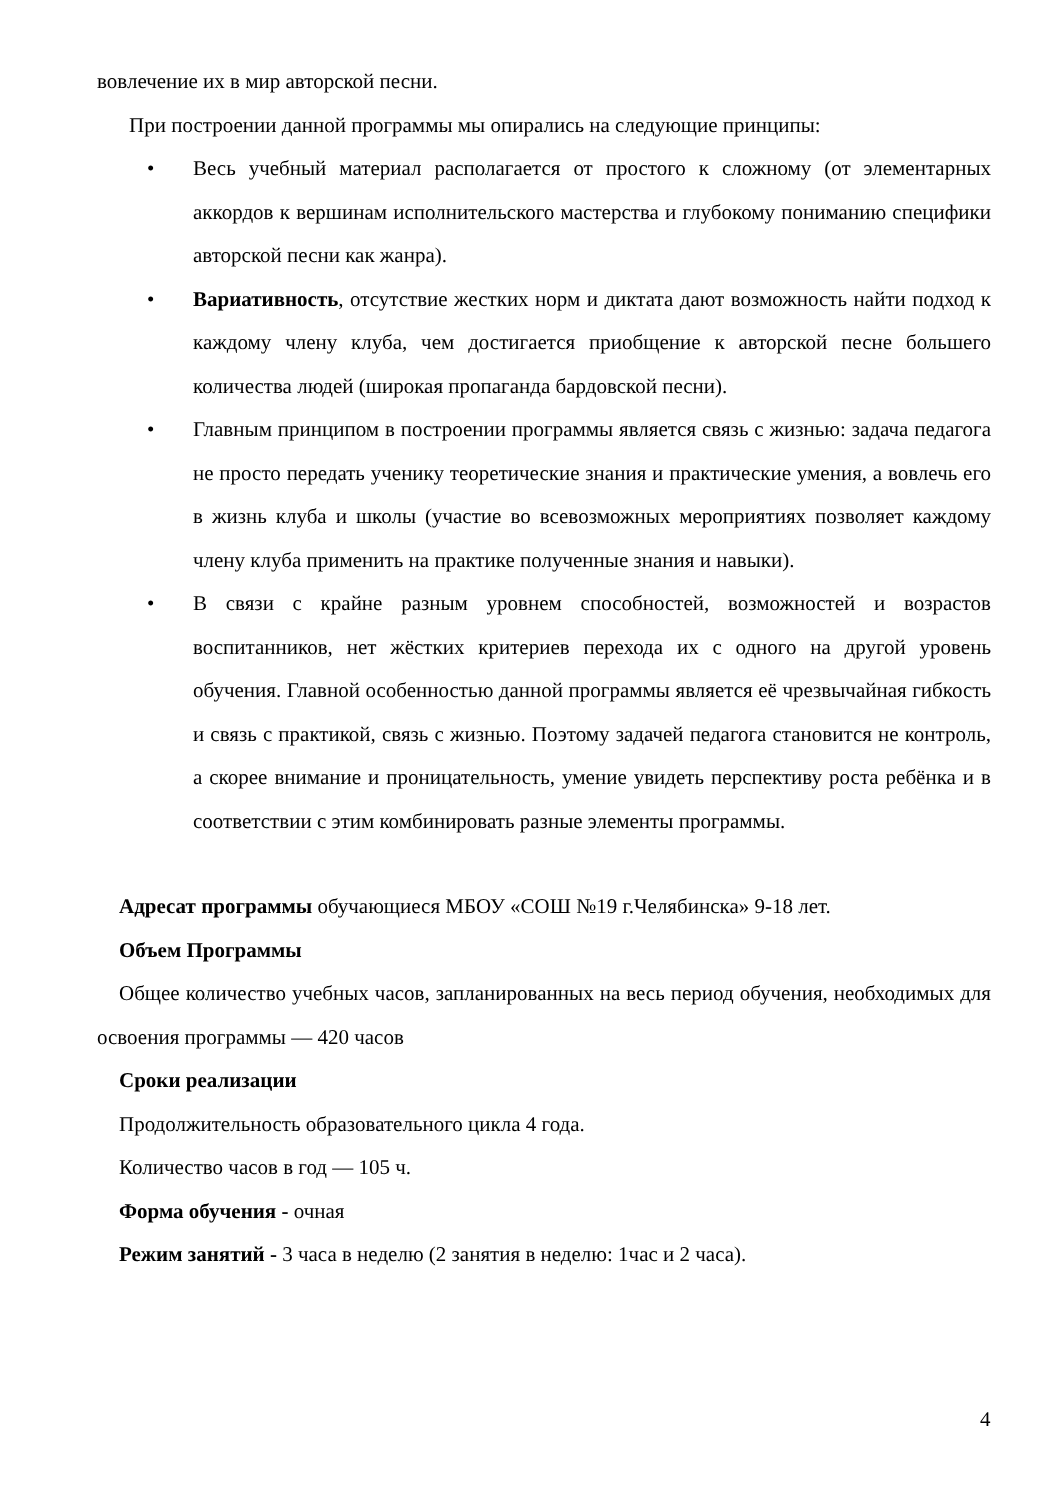вовлечение их в мир авторской песни.
При построении данной программы мы опирались на следующие принципы:
• Весь учебный материал располагается от простого к сложному (от элементарных аккордов к вершинам исполнительского мастерства и глубокому пониманию специфики авторской песни как жанра).
• Вариативность, отсутствие жестких норм и диктата дают возможность найти подход к каждому члену клуба, чем достигается приобщение к авторской песне большего количества людей (широкая пропаганда бардовской песни).
• Главным принципом в построении программы является связь с жизнью: задача педагога не просто передать ученику теоретические знания и практические умения, а вовлечь его в жизнь клуба и школы (участие во всевозможных мероприятиях позволяет каждому члену клуба применить на практике полученные знания и навыки).
• В связи с крайне разным уровнем способностей, возможностей и возрастов воспитанников, нет жёстких критериев перехода их с одного на другой уровень обучения. Главной особенностью данной программы является её чрезвычайная гибкость и связь с практикой, связь с жизнью. Поэтому задачей педагога становится не контроль, а скорее внимание и проницательность, умение увидеть перспективу роста ребёнка и в соответствии с этим комбинировать разные элементы программы.
Адресат программы обучающиеся МБОУ «СОШ №19 г.Челябинска» 9-18 лет.
Объем Программы
Общее количество учебных часов, запланированных на весь период обучения, необходимых для освоения программы — 420 часов
Сроки реализации
Продолжительность образовательного цикла 4 года.
Количество часов в год — 105 ч.
Форма обучения - очная
Режим занятий - 3 часа в неделю (2 занятия в неделю: 1час и 2 часа).
4